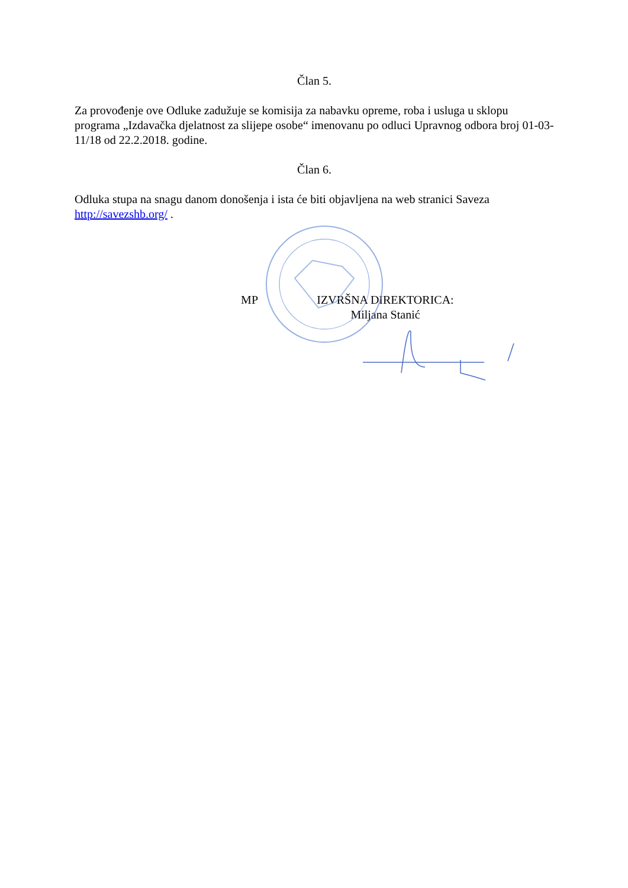Član 5.
Za provođenje ove Odluke zadužuje se komisija za nabavku opreme, roba i usluga u sklopu programa „Izdavačka djelatnost za slijepe osobe“ imenovanu po odluci Upravnog odbora broj 01-03-11/18 od 22.2.2018. godine.
Član 6.
Odluka stupa na snagu danom donošenja i ista će biti objavljena na web stranici Saveza http://savezshb.org/ .
MP IZVRŠNA DIREKTORICA:
Miljana Stanić